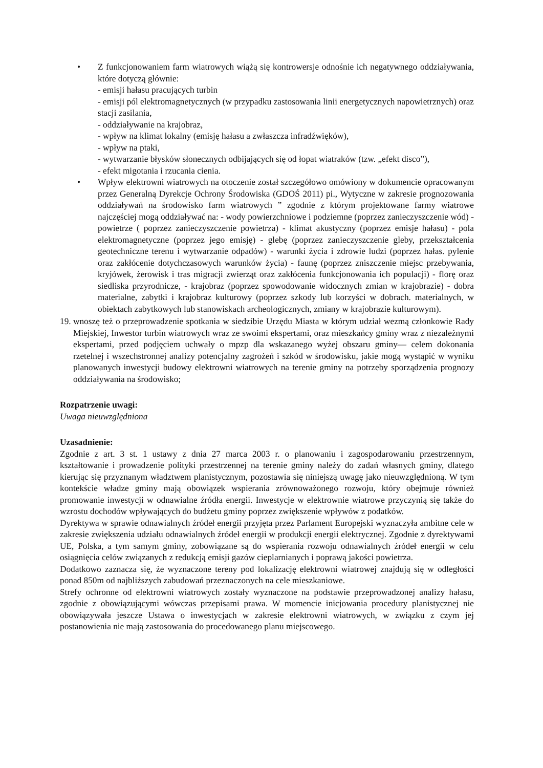• Z funkcjonowaniem farm wiatrowych wiążą się kontrowersje odnośnie ich negatywnego oddziaływania, które dotyczą głównie:
- emisji hałasu pracujących turbin
- emisji pól elektromagnetycznych (w przypadku zastosowania linii energetycznych napowietrznych) oraz stacji zasilania,
- oddziaływanie na krajobraz,
- wpływ na klimat lokalny (emisję hałasu a zwłaszcza infradźwięków),
- wpływ na ptaki,
- wytwarzanie błysków słonecznych odbijających się od łopat wiatraków (tzw. „efekt disco”),
- efekt migotania i rzucania cienia.
• Wpływ elektrowni wiatrowych na otoczenie został szczegółowo omówiony w dokumencie opracowanym przez Generalną Dyrekcje Ochrony Środowiska (GDOŚ 2011) pi., Wytyczne w zakresie prognozowania oddziaływań na środowisko farm wiatrowych ” zgodnie z którym projektowane farmy wiatrowe najczęściej mogą oddziaływać na: - wody powierzchniowe i podziemne (poprzez zanieczyszczenie wód) - powietrze ( poprzez zanieczyszczenie powietrza) - klimat akustyczny (poprzez emisje hałasu) - pola elektromagnetyczne (poprzez jego emisję) - glebę (poprzez zanieczyszczenie gleby, przekształcenia geotechniczne terenu i wytwarzanie odpadów) - warunki życia i zdrowie ludzi (poprzez hałas. pylenie oraz zakłócenie dotychczasowych warunków życia) - faunę (poprzez zniszczenie miejsc przebywania, kryjówek, żerowisk i tras migracji zwierząt oraz zakłócenia funkcjonowania ich populacji) - florę oraz siedliska przyrodnicze, - krajobraz (poprzez spowodowanie widocznych zmian w krajobrazie) - dobra materialne, zabytki i krajobraz kulturowy (poprzez szkody lub korzyści w dobrach. materialnych, w obiektach zabytkowych lub stanowiskach archeologicznych, zmiany w krajobrazie kulturowym).
19.
wnoszę też o przeprowadzenie spotkania w siedzibie Urzędu Miasta w którym udział wezmą członkowie Rady Miejskiej, Inwestor turbin wiatrowych wraz ze swoimi ekspertami, oraz mieszkańcy gminy wraz z niezależnymi ekspertami, przed podjęciem uchwały o mpzp dla wskazanego wyżej obszaru gminy— celem dokonania rzetelnej i wszechstronnej analizy potencjalny zagrożeń i szkód w środowisku, jakie mogą wystąpić w wyniku planowanych inwestycji budowy elektrowni wiatrowych na terenie gminy na potrzeby sporządzenia prognozy oddziaływania na środowisko;
Rozpatrzenie uwagi:
Uwaga nieuwzględniona
Uzasadnienie:
Zgodnie z art. 3 st. 1 ustawy z dnia 27 marca 2003 r. o planowaniu i zagospodarowaniu przestrzennym, kształtowanie i prowadzenie polityki przestrzennej na terenie gminy należy do zadań własnych gminy, dlatego kierując się przyznanym władztwem planistycznym, pozostawia się niniejszą uwagę jako nieuwzględnioną. W tym kontekście władze gminy mają obowiązek wspierania zrównoważonego rozwoju, który obejmuje również promowanie inwestycji w odnawialne źródła energii. Inwestycje w elektrownie wiatrowe przyczynią się także do wzrostu dochodów wpływających do budżetu gminy poprzez zwiększenie wpływów z podatków.
Dyrektywa w sprawie odnawialnych źródeł energii przyjęta przez Parlament Europejski wyznaczyła ambitne cele w zakresie zwiększenia udziału odnawialnych źródeł energii w produkcji energii elektrycznej. Zgodnie z dyrektywami UE, Polska, a tym samym gminy, zobowiązane są do wspierania rozwoju odnawialnych źródeł energii w celu osiągnięcia celów związanych z redukcją emisji gazów cieplarnianych i poprawą jakości powietrza.
Dodatkowo zaznacza się, że wyznaczone tereny pod lokalizację elektrowni wiatrowej znajdują się w odległości ponad 850m od najbliższych zabudowań przeznaczonych na cele mieszkaniowe.
Strefy ochronne od elektrowni wiatrowych zostały wyznaczone na podstawie przeprowadzonej analizy hałasu, zgodnie z obowiązującymi wówczas przepisami prawa. W momencie inicjowania procedury planistycznej nie obowiązywała jeszcze Ustawa o inwestycjach w zakresie elektrowni wiatrowych, w związku z czym jej postanowienia nie mają zastosowania do procedowanego planu miejscowego.